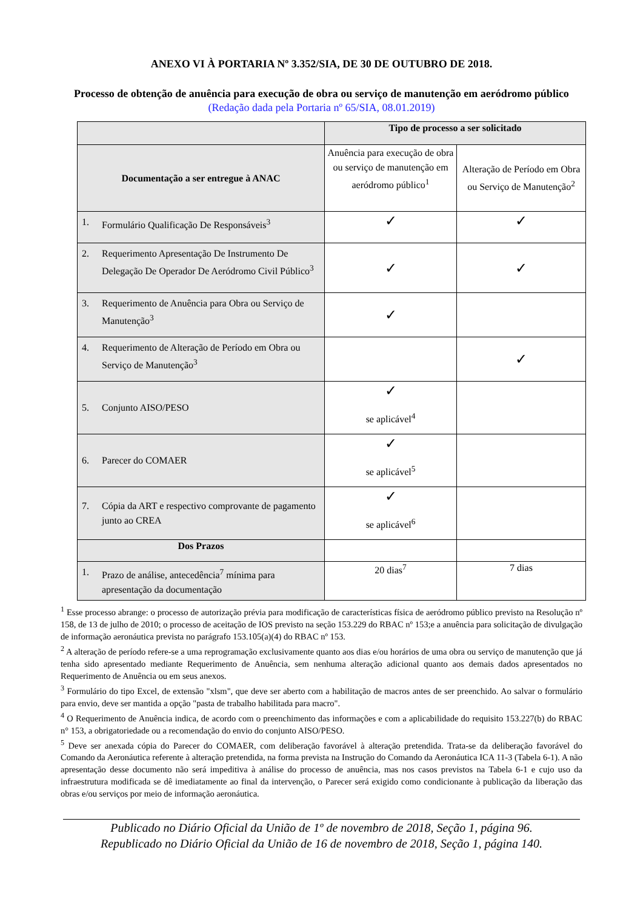ANEXO VI À PORTARIA Nº 3.352/SIA, DE 30 DE OUTUBRO DE 2018.
Processo de obtenção de anuência para execução de obra ou serviço de manutenção em aeródromo público
(Redação dada pela Portaria nº 65/SIA, 08.01.2019)
| | Tipo de processo a ser solicitado | |
| --- | --- | --- |
| Documentação a ser entregue à ANAC | Anuência para execução de obra ou serviço de manutenção em aeródromo público<sup>1</sup> | Alteração de Período em Obra ou Serviço de Manutenção<sup>2</sup> |
| 1. Formulário Qualificação De Responsáveis<sup>3</sup> | ✓ | ✓ |
| 2. Requerimento Apresentação De Instrumento De Delegação De Operador De Aeródromo Civil Público<sup>3</sup> | ✓ | ✓ |
| 3. Requerimento de Anuência para Obra ou Serviço de Manutenção<sup>3</sup> | ✓ | |
| 4. Requerimento de Alteração de Período em Obra ou Serviço de Manutenção<sup>3</sup> | | ✓ |
| 5. Conjunto AISO/PESO | ✓ se aplicável<sup>4</sup> | |
| 6. Parecer do COMAER | ✓ se aplicável<sup>5</sup> | |
| 7. Cópia da ART e respectivo comprovante de pagamento junto ao CREA | ✓ se aplicável<sup>6</sup> | |
| Dos Prazos | | |
| 1. Prazo de análise, antecedência<sup>7</sup> mínima para apresentação da documentação | 20 dias<sup>7</sup> | 7 dias |
<sup>1</sup> Esse processo abrange: o processo de autorização prévia para modificação de características física de aeródromo público previsto na Resolução nº 158, de 13 de julho de 2010; o processo de aceitação de IOS previsto na seção 153.229 do RBAC nº 153;e a anuência para solicitação de divulgação de informação aeronáutica prevista no parágrafo 153.105(a)(4) do RBAC nº 153.
<sup>2</sup> A alteração de período refere-se a uma reprogramação exclusivamente quanto aos dias e/ou horários de uma obra ou serviço de manutenção que já tenha sido apresentado mediante Requerimento de Anuência, sem nenhuma alteração adicional quanto aos demais dados apresentados no Requerimento de Anuência ou em seus anexos.
<sup>3</sup> Formulário do tipo Excel, de extensão "xlsm", que deve ser aberto com a habilitação de macros antes de ser preenchido. Ao salvar o formulário para envio, deve ser mantida a opção "pasta de trabalho habilitada para macro".
<sup>4</sup> O Requerimento de Anuência indica, de acordo com o preenchimento das informações e com a aplicabilidade do requisito 153.227(b) do RBAC n° 153, a obrigatoriedade ou a recomendação do envio do conjunto AISO/PESO.
<sup>5</sup> Deve ser anexada cópia do Parecer do COMAER, com deliberação favorável à alteração pretendida. Trata-se da deliberação favorável do Comando da Aeronáutica referente à alteração pretendida, na forma prevista na Instrução do Comando da Aeronáutica ICA 11-3 (Tabela 6-1). A não apresentação desse documento não será impeditiva à análise do processo de anuência, mas nos casos previstos na Tabela 6-1 e cujo uso da infraestrutura modificada se dê imediatamente ao final da intervenção, o Parecer será exigido como condicionante à publicação da liberação das obras e/ou serviços por meio de informação aeronáutica.
Publicado no Diário Oficial da União de 1º de novembro de 2018, Seção 1, página 96.
Republicado no Diário Oficial da União de 16 de novembro de 2018, Seção 1, página 140.